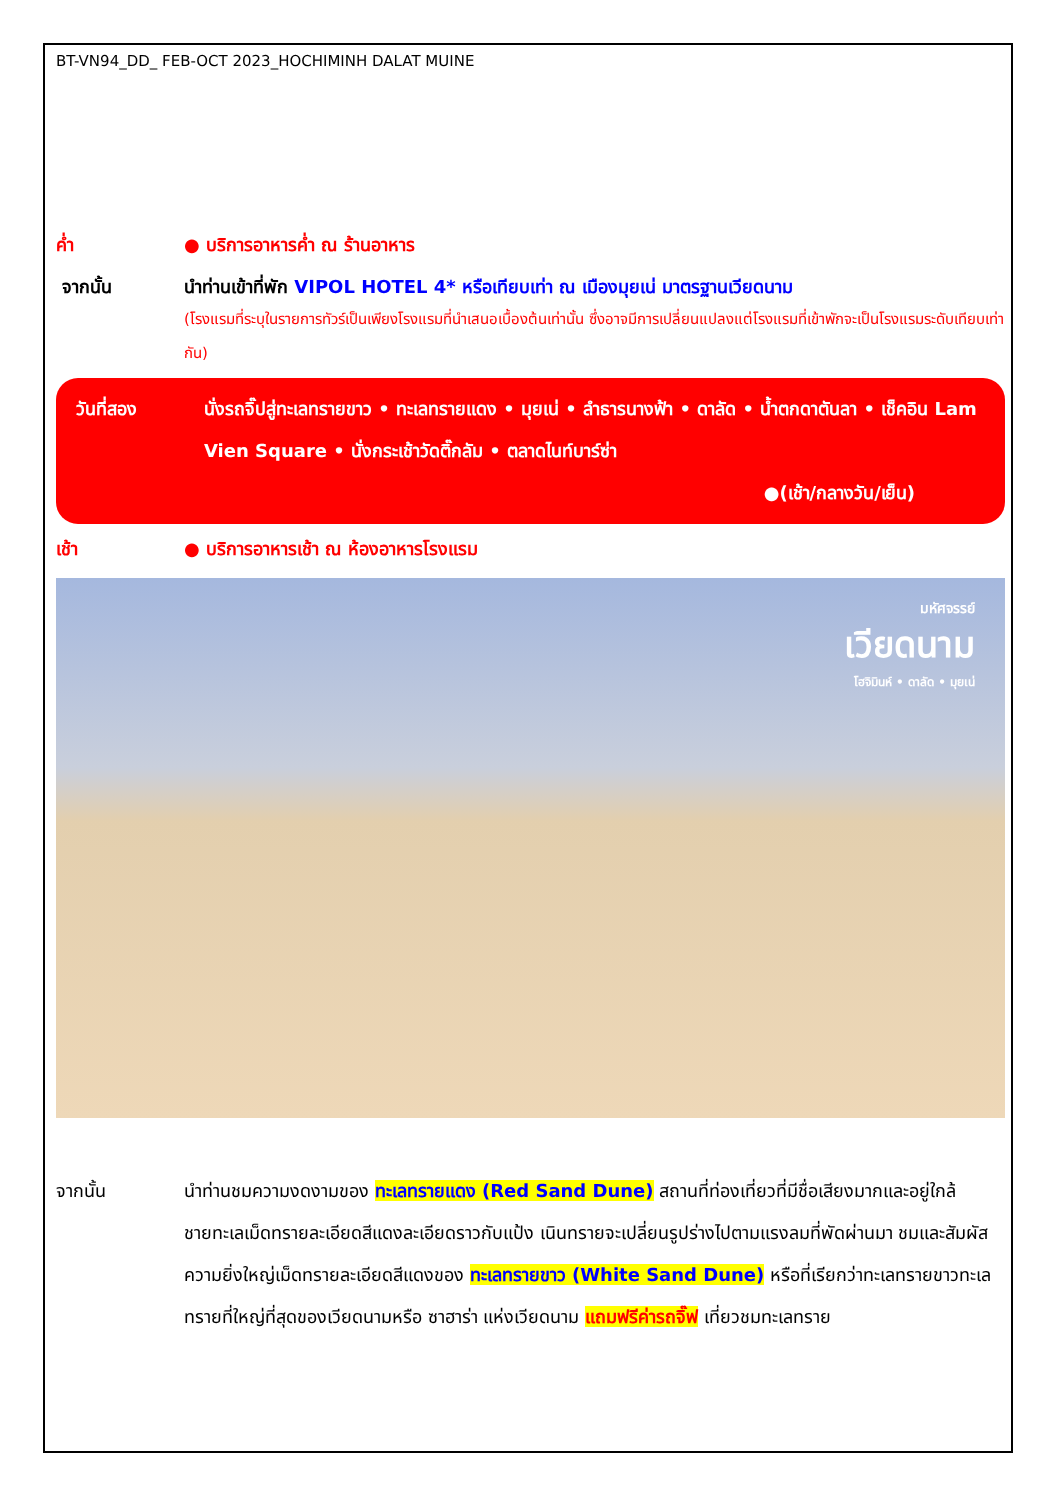BT-VN94_DD_ FEB-OCT 2023_HOCHIMINH DALAT MUINE
ค่ำ ● บริการอาหารค่ำ ณ ร้านอาหาร
จากนั้น นำท่านเข้าที่พัก VIPOL HOTEL 4* หรือเทียบเท่า ณ เมืองมุยเน่ มาตรฐานเวียดนาม
(โรงแรมที่ระบุในรายการทัวร์เป็นเพียงโรงแรมที่นำเสนอเบื้องต้นเท่านั้น ซึ่งอาจมีการเปลี่ยนแปลงแต่โรงแรมที่เข้าพักจะเป็นโรงแรมระดับเทียบเท่ากัน)
วันที่สอง นั่งรถจิ๊ปสู่ทะเลทรายขาว • ทะเลทรายแดง • มุยเน่ • ลำธารนางฟ้า • ดาลัด • น้ำตกดาตันลา • เช็คอิน Lam Vien Square • นั่งกระเช้าวัดติ๊กลัม • ตลาดไนท์บาร์ซ่า
●(เช้า/กลางวัน/เย็น)
เช้า ● บริการอาหารเช้า ณ ห้องอาหารโรงแรม
มหัศจรรย์
เวียดนาม
โฮจิมินห์ • ดาลัด • มุยเน่
จากนั้น นำท่านชมความงดงามของ ทะเลทรายแดง (Red Sand Dune) สถานที่ท่องเที่ยวที่มีชื่อเสียงมากและอยู่ใกล้ชายทะเลเม็ดทรายละเอียดสีแดงละเอียดราวกับแป้ง เนินทรายจะเปลี่ยนรูปร่างไปตามแรงลมที่พัดผ่านมา ชมและสัมผัสความยิ่งใหญ่เม็ดทรายละเอียดสีแดงของ ทะเลทรายขาว (White Sand Dune) หรือที่เรียกว่าทะเลทรายขาวทะเลทรายที่ใหญ่ที่สุดของเวียดนามหรือ ซาฮาร่า แห่งเวียดนาม แถมฟรีค่ารถจิ๊ฟ เที่ยวชมทะเลทราย